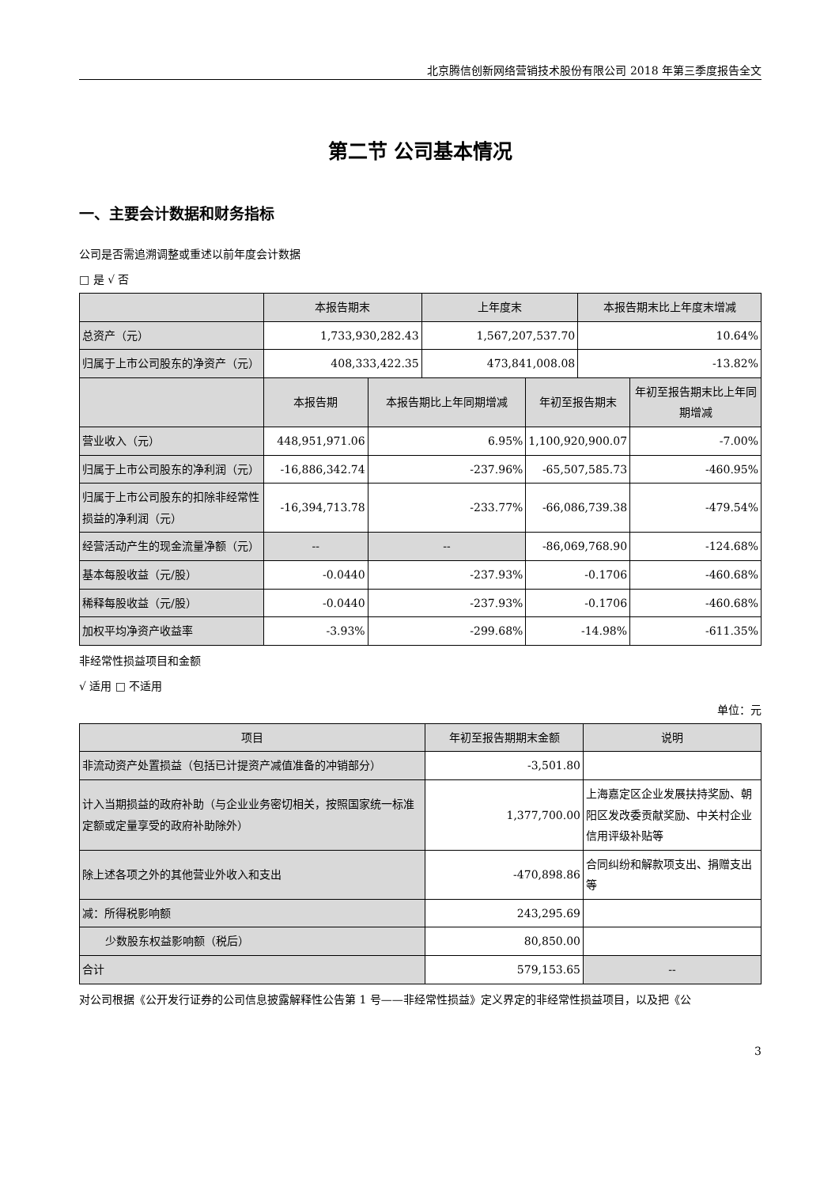北京腾信创新网络营销技术股份有限公司 2018 年第三季度报告全文
第二节 公司基本情况
一、主要会计数据和财务指标
公司是否需追溯调整或重述以前年度会计数据
□ 是 √ 否
| | 本报告期末 | | 上年度末 | | 本报告期末比上年度末增减 | |
| --- | --- | --- | --- | --- | --- | --- |
| 总资产（元） | 1,733,930,282.43 | | 1,567,207,537.70 | | 10.64% | |
| 归属于上市公司股东的净资产（元） | 408,333,422.35 | | 473,841,008.08 | | -13.82% | |
| | 本报告期 | 本报告期比上年同期增减 | | 年初至报告期末 | | 年初至报告期末比上年同期增减 |
| 营业收入（元） | 448,951,971.06 | 6.95% | | 1,100,920,900.07 | | -7.00% |
| 归属于上市公司股东的净利润（元） | -16,886,342.74 | -237.96% | | -65,507,585.73 | | -460.95% |
| 归属于上市公司股东的扣除非经常性损益的净利润（元） | -16,394,713.78 | -233.77% | | -66,086,739.38 | | -479.54% |
| 经营活动产生的现金流量净额（元） | -- | -- | | -86,069,768.90 | | -124.68% |
| 基本每股收益（元/股） | -0.0440 | -237.93% | | -0.1706 | | -460.68% |
| 稀释每股收益（元/股） | -0.0440 | -237.93% | | -0.1706 | | -460.68% |
| 加权平均净资产收益率 | -3.93% | -299.68% | | -14.98% | | -611.35% |
非经常性损益项目和金额
√ 适用 □ 不适用
单位：元
| 项目 | 年初至报告期期末金额 | 说明 |
| --- | --- | --- |
| 非流动资产处置损益（包括已计提资产减值准备的冲销部分） | -3,501.80 | |
| 计入当期损益的政府补助（与企业业务密切相关，按照国家统一标准定额或定量享受的政府补助除外） | 1,377,700.00 | 上海嘉定区企业发展扶持奖励、朝阳区发改委贡献奖励、中关村企业信用评级补贴等 |
| 除上述各项之外的其他营业外收入和支出 | -470,898.86 | 合同纠纷和解款项支出、捐赠支出等 |
| 减：所得税影响额 | 243,295.69 | |
| 少数股东权益影响额（税后） | 80,850.00 | |
| 合计 | 579,153.65 | -- |
对公司根据《公开发行证券的公司信息披露解释性公告第 1 号——非经常性损益》定义界定的非经常性损益项目，以及把《公
3